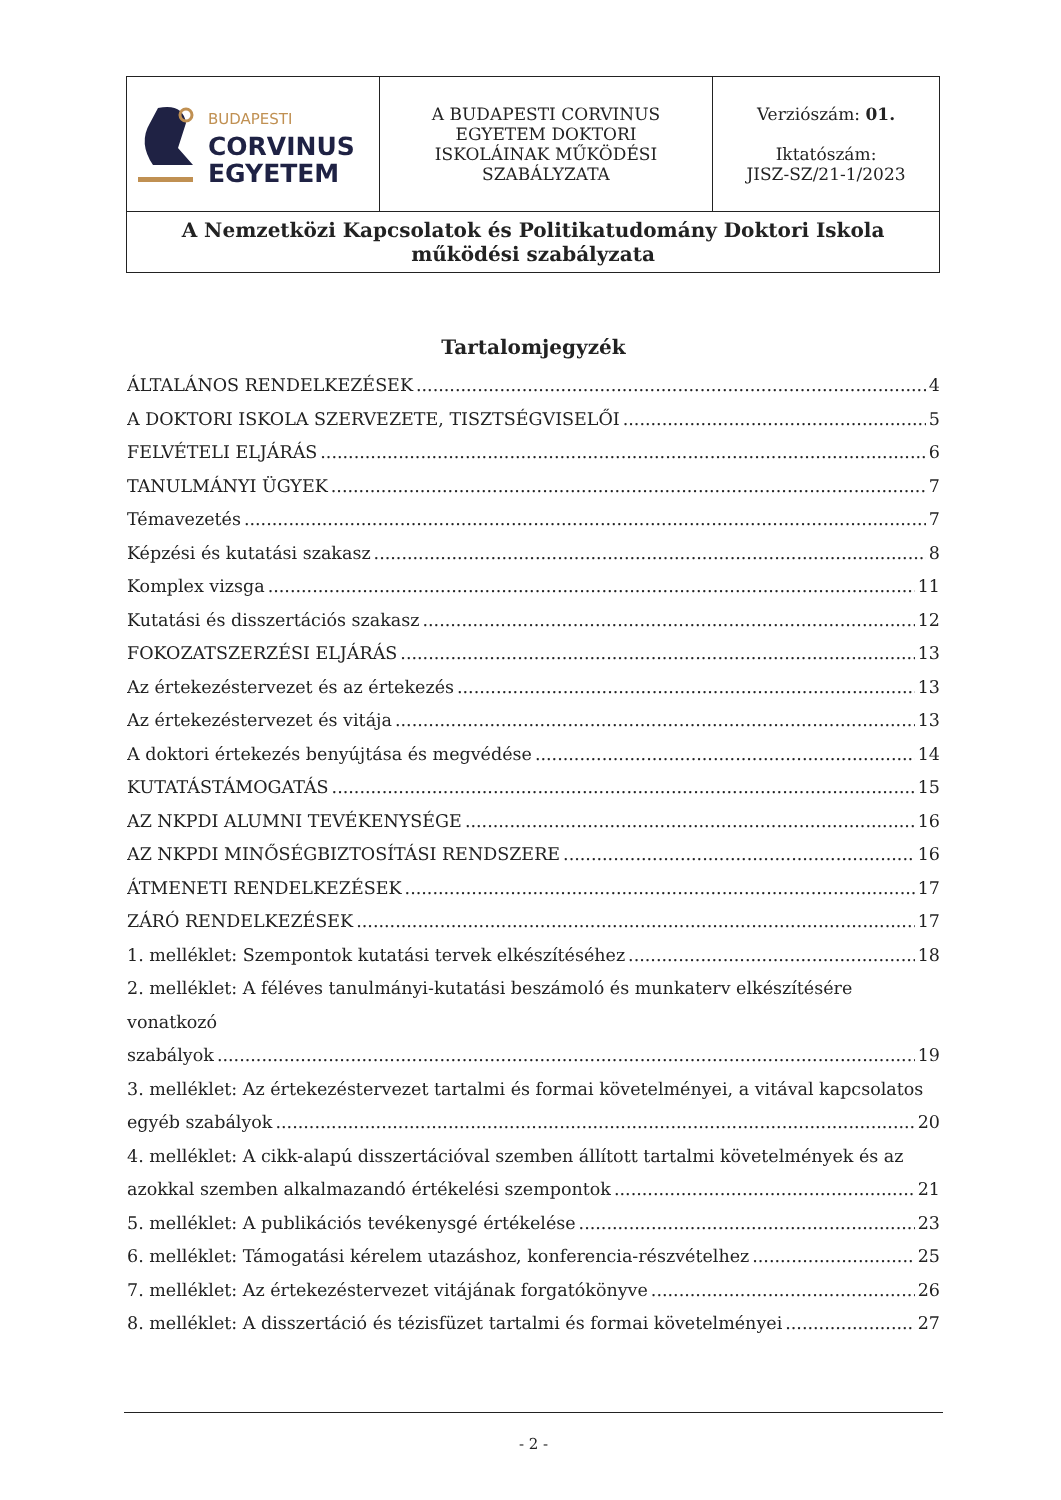| BUDAPESTI CORVINUS EGYETEM | A BUDAPESTI CORVINUS EGYETEM DOKTORI ISKOLÁINAK MŰKÖDÉSI SZABÁLYZATA | Verziószám: 01. Iktatószám: JISZ-SZ/21-1/2023 |
| A Nemzetközi Kapcsolatok és Politikatudomány Doktori Iskola működési szabályzata | | |
Tartalomjegyzék
ÁLTALÁNOS RENDELKEZÉSEK 4
A DOKTORI ISKOLA SZERVEZETE, TISZTSÉGVISELŐI 5
FELVÉTELI ELJÁRÁS 6
TANULMÁNYI ÜGYEK 7
Témavezetés 7
Képzési és kutatási szakasz 8
Komplex vizsga 11
Kutatási és disszertációs szakasz 12
FOKOZATSZERZÉSI ELJÁRÁS 13
Az értekezéstervezet és az értekezés 13
Az értekezéstervezet és vitája 13
A doktori értekezés benyújtása és megvédése 14
KUTATÁSTÁMOGATÁS 15
AZ NKPDI ALUMNI TEVÉKENYSÉGE 16
AZ NKPDI MINŐSÉGBIZTOSÍTÁSI RENDSZERE 16
ÁTMENETI RENDELKEZÉSEK 17
ZÁRÓ RENDELKEZÉSEK 17
1. melléklet: Szempontok kutatási tervek elkészítéséhez 18
2. melléklet: A féléves tanulmányi-kutatási beszámoló és munkaterv elkészítésére vonatkozó
szabályok 19
3. melléklet: Az értekezéstervezet tartalmi és formai követelményei, a vitával kapcsolatos
egyéb szabályok 20
4. melléklet: A cikk-alapú disszertációval szemben állított tartalmi követelmények és az
azokkal szemben alkalmazandó értékelési szempontok 21
5. melléklet: A publikációs tevékenysgé értékelése 23
6. melléklet: Támogatási kérelem utazáshoz, konferencia-részvételhez 25
7. melléklet: Az értekezéstervezet vitájának forgatókönyve 26
8. melléklet: A disszertáció és tézisfüzet tartalmi és formai követelményei 27
- 2 -